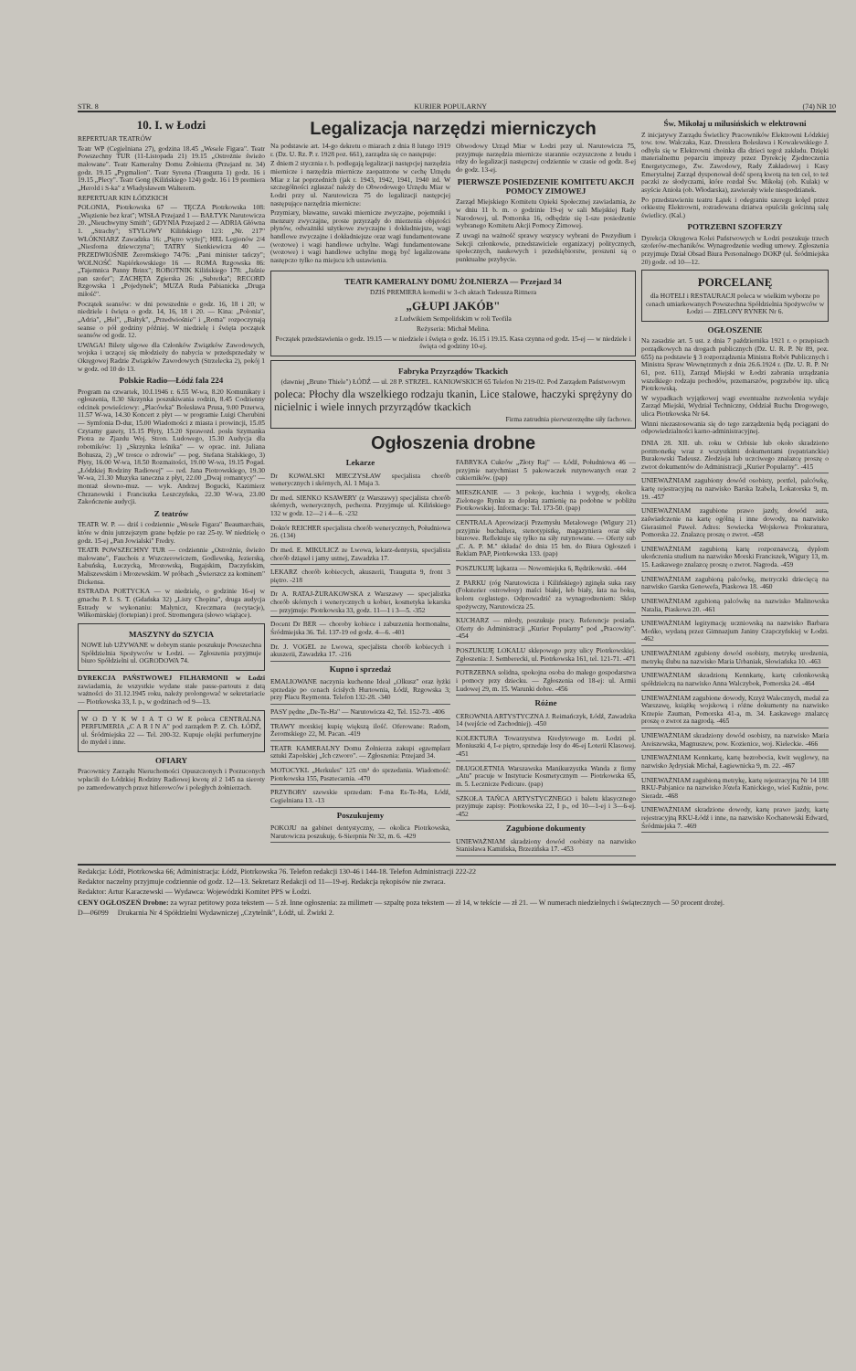STR. 8 KURIER POPULARNY (74) NR 10
10. I. w Łodzi
REPERTUAR TEATRÓW
Teatr WP (Cegielniana 27), godzina 18.45 „Wesele Figara". Teatr Powszechny TUR (11-Listopada 21) 19.15 „Ostrożnie świeżo malowane". Teatr Kameralny Domu Żołnierza (Przejazd nr. 34) godz. 19.15 „Pygmalion". Teatr Syrena (Traugutta 1) godz. 16 i 19.15 „Plecy". Teatr Gong (Kilińskiego 124) godz. 16 i 19 premiera „Herold i S-ka" z Władysławem Walterem.
REPERTUAR KIN ŁÓDZKICH
POLONIA, Piotrkowska 67 — TĘCZA Piotrkowska 108: „Więzienie bez krat"; WISŁA Przejazd 1 — BAŁTYK Narutowicza 20. „Nieuchwytny Smith"; GDYNIA Przejazd 2 — ADRIA Główna 1. „Strachy"; STYLOWY Kilińskiego 123: „Nr. 217" WŁÓKNIARZ Zawadzka 16: „Piętro wyżej"; HEL Legionów 2/4 „Niesforna dziewczyna"; TATRY Sienkiewicza 40 — PRZEDWIOŚNIE Żeromskiego 74/76: „Pani minister tańczy"; WOLNOŚĆ Napiórkowskiego 16 — ROMA Rzgowska 86: „Tajemnica Panny Brinx"; ROBOTNIK Kilińskiego 178: „Jaśnie pan szofer"; ZACHĘTA Zgierska 26: „Subretka"; RECORD Rzgowska 1 „Pojedynek"; MUZA Ruda Pabianicka „Druga miłość".
Początek seansów: w dni powszednie o godz. 16, 18 i 20; w niedziele i święta o godz. 14, 16, 18 i 20. — Kina: „Polonia", „Adria", „Hel", „Bałtyk", „Przedwiośnie" i „Roma" rozpoczynają seanse o pół godziny później. W niedzielę i święta początek seansów od godz. 12.
UWAGA! Bilety ulgowe dla Członków Związków Zawodowych, wojska i uczącej się młodzieży do nabycia w przedsprzedaży w Okręgowej Radzie Związków Zawodowych (Strzelecka 2), pokój 1 w godz. od 10 do 13.
Polskie Radio—Łódź fala 224
Program na czwartek, 10.I.1946 r. 6.55 W-wa, 8.20 Komunikaty i ogłoszenia, 8.30 Skrzynka poszukiwania rodzin, 8.45 Codzienny odcinek powieściowy: „Placówka" Bolesława Prusa, 9.00 Przerwa, 11.57 W-wa, 14.30 Koncert z płyt — w programie Luigi Cherubini — Symfonia D-dur, 15.00 Wiadomości z miasta i prowincji, 15.05 Czytamy gazety, 15.15 Płyty, 15.20 Sprawozd. posła Szymanka Piotra ze Zjazdu Woj. Stron. Ludowego, 15.30 Audycja dla robotników: 1) „Skrzynka leśnika" — w oprac. inż. Juliana Bohusza, 2) „W trosce o zdrowie" — pog. Stefana Stalskiego, 3) Płyty, 16.00 W-wa, 18.50 Rozmaitości, 19.00 W-wa, 19.15 Pogad. „Łódzkiej Rodziny Radiowej" — red. Jana Piotrowskiego, 19.30 W-wa, 21.30 Muzyka taneczna z płyt, 22.00 „Dwaj romantycy" — montaż słowno-muz. — wyk. Andrzej Bogucki, Kazimierz Chrzanowski i Franciszka Leszczyńska, 22.30 W-wa, 23.00 Zakończenie audycji.
Z teatrów
TEATR W. P. — dziś i codziennie „Wesele Figara" Beaumarchais, które w dniu jutrzejszym grane będzie po raz 25-ty. W niedzielę o godz. 15-ej „Pan Jowialski" Fredry.
TEATR POWSZECHNY TUR — codziennie „Ostrożnie, świeżo malowane", Fauchois z Wszczerowiczem, Godlewską, Jezierską, Łabuńską, Łuczycką, Mrozowską, Bugajskim, Daczyńskim, Maliszewskim i Mrozewskim. W próbach „Świerszcz za kominem" Dickensa.
ESTRADA POETYCKA — w niedzielę, o godzinie 16-ej w gmachu P. I. S. T. (Gdańska 32) „Listy Chopina", druga audycja Estrady w wykonaniu: Malynicz, Kreczmara (recytacje), Wiłkomirskiej (fortepian) i prof. Stromengera (słowo wiążące).
MASZYNY do SZYCIA
NOWE lub UŻYWANE w dobrym stanie poszukuje Powszechna Spółdzielnia Spożywców w Łodzi. — Zgłoszenia przyjmuje biuro Spółdzielni ul. OGRODOWA 74.
DYREKCJA PAŃSTWOWEJ FILHARMONII w Łodzi zawiadamia, że wszystkie wydane stałe passe-partouts z datą ważności do 31.12.1945 roku, należy prolongować w sekretariacie — Piotrkowska 33, I. p., w godzinach od 9—13.
W O D Y K W I A T O W E poleca CENTRALNA PERFUMERIA „C A R I N A" pod zarządem P. Z. Ch. ŁÓDŹ, ul. Śródmiejska 22 — Tel. 200-32. Kupuje olejki perfumeryjne do mydeł i inne.
OFIARY
Pracownicy Zarządu Nieruchomości Opuszczonych i Porzuconych wpłacili do Łódzkiej Rodziny Radiowej kwotę zł 2 145 na sieroty po zamordowanych przez hitlerowców i poległych żołnierzach.
Legalizacja narzędzi mierniczych
Na podstawie art. 14-go dekretu o miarach z dnia 8 lutego 1919 r. (Dz. U. Rz. P. r. 1928 poz. 661), zarządza się co następuje:
Z dniem 2 stycznia r. b. podlegają legalizacji następcjej narzędzia miernicze i narzędzia miernicze zaopatrzone w cechę Urzędu Miar z lat poprzednich (jak r. 1943, 1942, 1941, 1940 itd. W szczególności zgłaszać należy do Obwodowego Urzędu Miar w Łodzi przy ul. Narutowicza 75 do legalizacji następcjej następujące narzędzia miernicze:
Przymiary, bławatne, suwaki miernicze zwyczajne, pojemniki i menzury zwyczajne, proste przyrządy do mierzenia objętości płynów, odważniki użytkowe zwyczajne i dokładniejsze, wagi handlowe zwyczajne i dokładniejsze oraz wagi fundamentowane (wozowe) i wagi handlowe uchylne. Wagi fundamentowane (wozowe) i wagi handlowe uchylne mogą być legalizowane następczo tylko na miejscu ich ustawienia.
Obwodowy Urząd Miar w Łodzi przy ul. Narutowicza 75, przyjmuje narzędzia miernicze starannie oczyszczone z brudu i rdzy do legalizacji następczej codziennie w czasie od godz. 8-ej do godz. 13-ej.
PIERWSZE POSIEDZENIE KOMITETU AKCJI POMOCY ZIMOWEJ
Zarząd Miejskiego Komitetu Opieki Społecznej zawiadamia, że w dniu 11 b. m. o godzinie 19-ej w sali Miejskiej Rady Narodowej, ul. Pomorska 16, odbędzie się 1-sze posiedzenie wybranego Komitetu Akcji Pomocy Zimowej.
Z uwagi na ważność sprawy wszyscy wybrani do Prezydium i Sekcji członkowie, przedstawiciele organizacyj politycznych, społecznych, naukowych i przedsiębiorstw, proszeni są o punktualne przybycie.
TEATR KAMERALNY DOMU ŻOŁNIERZA — Przejazd 34
DZIŚ PREMIERA komedii w 3-ch aktach Tadeusza Rittnera
„GŁUPI JAKÓB"
z Ludwikiem Sempolińskim w roli Teofila
Reżyseria: Michał Melina.
Początek przedstawienia o godz. 19.15 — w niedziele i święta o godz. 16.15 i 19.15. Kasa czynna od godz. 15-ej — w niedziele i święta od godziny 10-ej.
Fabryka Przyrządów Tkackich
(dawniej „Bruno Thiele") ŁÓDŹ — ul. 28 P. STRZEL. KANIOWSKICH 65 Telefon Nr 219-02. Pod Zarządem Państwowym
poleca: Płochy dla wszelkiego rodzaju tkanin, Lice stalowe, haczyki sprężyny do nicielnic i wiele innych przyrządów tkackich
Firma zatrudnia pierwszorzędne siły fachowe.
Ogłoszenia drobne
Lekarze
Dr KOWALSKI MIECZYSŁAW specjalista chorób wenerycznych i skórnych, Al. 1 Maja 3.
Dr med. SIENKO KSAWERY (z Warszawy) specjalista chorób skórnych, wenerycznych, pecherza. Przyjmuje ul. Kilińskiego 132 w godz. 12—2 i 4—6. -232
Doktór REICHER specjalista chorób wenerycznych, Południowa 26. (134)
Dr med. E. MIKULICZ ze Lwowa, lekarz-dentysta, specjalista chorób dziąseł i jamy ustnej, Zawadzka 17.
LEKARZ chorób kobiecych, akuszerii, Traugutta 9, front 3 piętro. -218
Dr A. RATAJ-ŻURAKOWSKA z Warszawy — specjalistka chorób skórnych i wenerycznych u kobiet, kosmetyka lekarska — przyjmuje: Piotrkowska 33, godz. 11—1 i 3—5. -352
Docent Dr BER — choroby kobiece i zaburzenia hormonalne, Śródmiejska 36. Tel. 137-19 od godz. 4—6. -401
Dr. J. VOGEL ze Lwowa, specjalista chorób kobiecych i akuszerii, Zawadzka 17. -216
Kupno i sprzedaż
EMALIOWANE naczynia kuchenne Ideal „Olkusz" oraz łyżki sprzedaje po cenach ścisłych Hurtownia, Łódź, Rzgowska 3; przy Placu Reymonta. Telefon 132-28. -340
PASY pędne „De-Te-Ha" — Narutowicza 42, Tel. 152-73. -406
TRAWY morskiej kupię większą ilość. Oferowane: Radom, Żeromskiego 22, M. Pacan. -419
TEATR KAMERALNY Domu Żołnierza zakupi egzemplarz sztuki Zapolskiej „Ich czworo". — Zgłoszenia: Przejazd 34.
MOTOCYKL „Herkules" 125 cm³ do sprzedania. Wiadomość: Piotrkowska 155, Pasztecarnia. -470
PRZYBORY szewskie sprzedam: F-ma Es-Te-Ha, Łódź, Cegielniana 13. -13
Poszukujemy
POKOJU na gabinet dentystyczny, — okolica Piotrkowska, Narutowicza poszukuję. 6-Sierpnia Nr 32, m. 6. -429
FABRYKA Cukrów „Złoty Raj" — Łódź, Południowa 46 — przyjmie natychmiast 5 pakowaczek rutynowanych oraz 2 cukierników. (pap)
MIESZKANIE — 3 pokoje, kuchnia i wygody, okolica Zielonego Rynku za dopłatą zamienię na podobne w pobliżu Piotrkowskiej. Informacje: Tel. 173-50. (pap)
CENTRALA Aprowizacji Przemysłu Metalowego (Wigury 21) przyjmie buchaltera, stenotypistkę, magazyniera oraz siły biurowe. Reflektuje się tylko na siły rutynowane. — Oferty sub „C. A. P. M." składać do dnia 15 bm. do Biura Ogłoszeń i Reklam PAP, Piotrkowska 133. (pap)
POSZUKUJĘ lajkarza — Nowomiejska 6, Rędzikowski. -444
Z PARKU (róg Narutowicza i Kilińskiego) zginęła suka rasy (Foksterier ostrowłosy) maści białej, łeb biały, łata na boku, koloru ceglastego. Odprowadzić za wynagrodzeniem: Sklep spożywczy, Narutowicza 25.
KUCHARZ — młody, poszukuje pracy. Referencje posiada. Oferty do Administracji „Kurier Popularny" pod „Pracowity". -454
POSZUKUJĘ LOKALU sklepowego przy ulicy Piotrkowskiej. Zgłoszenia: J. Semberecki, ul. Piotrkowska 161, tel. 121-71. -471
POTRZEBNA solidna, spokojna osoba do małego gospodarstwa i pomocy przy dziecku. — Zgłoszenia od 18-ej: ul. Armii Ludowej 29, m. 15. Warunki dobre. -456
Różne
CEROWNIA ARTYSTYCZNA J. Reimańczyk, Łódź, Zawadzka 14 (wejście od Zachodniej). -450
KOLEKTURA Towarzystwa Kredytowego m. Łodzi pl. Moniuszki 4, I-e piętro, sprzedaje losy do 46-ej Loterii Klasowej. -451
DŁUGOLETNIA Warszawska Manikurzystka Wanda z firmy „Atu" pracuje w Instytucie Kosmetycznym — Piotrkowska 65, m. 5. Lecznicze Pedicure. (pap)
SZKOŁA TAŃCA ARTYSTYCZNEGO i baletu klasycznego przyjmuje zapisy: Piotrkowska 22, I p., od 10—1-ej i 3—6-ej. -452
Zagubione dokumenty
UNIEWAŻNIAM skradziony dowód osobisty na nazwisko Stanisława Kamińska, Brzezińska 17. -453
Św. Mikołaj u milusińskich w elektrowni
Z inicjatywy Zarządu Świetlicy Pracowników Elektrowni Łódzkiej tow. tow. Walczaka, Kaz. Dresslera Bolesława i Kowalewskiego J. odbyła się w Elektrowni choinka dla dzieci tegoż zakładu. Dzięki materialnemu poparciu imprezy przez Dyrekcję Zjednoczenia Energetycznego, Zw. Zawodowy, Rady Zakładowej i Kasy Emerytalnej Zarząd dysponował dość sporą kwotą na ten cel, to też paczki ze słodyczami, które rozdał Św. Mikołaj (ob. Kulak) w asyście Anioła (ob. Włodarska), zawierały wiele niespodzianek.
Po przedstawieniu teatru Łątek i odegraniu szeregu kolęd przez orkiestrę Elektrowni, rozradowana dziatwa opuściła gościnną salę świetlicy. (Kal.)
POTRZEBNI SZOFERZY
Dyrekcja Okręgowa Kolei Państwowych w Łodzi poszukuje trzech szoferów-mechaników. Wynagrodzenie według umowy. Zgłoszenia przyjmuje Dział Obsad Biura Personalnego DOKP (ul. Śródmiejska 20) godz. od 10—12.
PORCELANĘ
dla HOTELI i RESTAURACJI poleca w wielkim wyborze po cenach umiarkowanych Powszechna Spółdzielnia Spożywców w Łodzi — ZIELONY RYNEK Nr 6.
OGŁOSZENIE
Na zasadzie art. 5 ust. z dnia 7 października 1921 r. o przepisach porządkowych na drogach publicznych (Dz. U. R. P. Nr 89, poz. 655) na podstawie § 3 rozporządzenia Ministra Robót Publicznych i Ministra Spraw Wewnętrznych z dnia 26.6.1924 r. (Dz. U. R. P. Nr 61, poz. 611), Zarząd Miejski w Łodzi zabrania urządzania wszelkiego rodzaju pochodów, przemarszów, pogrzebów itp. ulicą Piotrkowską.
W wypadkach wyjątkowej wagi ewentualne zezwolenia wydaje Zarząd Miejski, Wydział Techniczny, Oddział Ruchu Drogowego, ulica Piotrkowska Nr 64.
Winni niezastosowania się do tego zarządzenia będą pociągani do odpowiedzialności karno-administracyjnej.
DNIA 28. XII. ub. roku w Orbisie lub około skradziono portmonetkę wraz z wszystkimi dokumentami (repatrianckie) Burakowski Tadeusz. Złodzieja lub uczciwego znalazcę proszę o zwrot dokumentów do Administracji „Kurier Popularny". -415
UNIEWAŻNIAM zagubiony dowód osobisty, portfel, palcówkę, kartę rejestracyjną na nazwisko Barska Izabela, Lokatorska 9, m. 19. -457
UNIEWAŻNIAM zagubione prawo jazdy, dowód auta, zaświadczenie na kartę ogólną i inne dowody, na nazwisko Gierasimol Paweł. Adres: Sowieckа Wojskowa Prokuratura, Pomorska 22. Znalazcę proszę o zwrot. -458
UNIEWAŻNIAM zagubioną kartę rozpoznawczą, dyplom ukończenia studium na nazwisko Morski Franciszek, Wigury 13, m. 15. Łaskawego znalazcę proszę o zwrot. Nagroda. -459
UNIEWAŻNIAM zagubioną palcówkę, metryczki dziecięcą na nazwisko Garska Genowefa, Piaskowa 18. -460
UNIEWAŻNIAM zgubioną palcówkę na nazwisko Malinowska Natalia, Piaskowa 20. -461
UNIEWAŻNIAM legitymację uczniowską na nazwisko Barbara Mońko, wydaną przez Gimnazjum Janiny Czapczyńskiej w Łodzi. -462
UNIEWAŻNIAM zgubiony dowód osobisty, metrykę urodzenia, metrykę ślubu na nazwisko Maria Urbaniak, Słowiańska 10. -463
UNIEWAŻNIAM skradzioną Kennkartę, kartę członkowską spółdzielczą na nazwisko Anna Walczybok, Pomorska 24. -464
UNIEWAŻNIAM zagubione dowody, Krzyż Walecznych, medal za Warszawę, książkę wojskową i różne dokumenty na nazwisko Krzepie Zauman, Pomorska 41-a, m. 34. Łaskawego znalazcę proszę o zwrot za nagrodą. -465
UNIEWAŻNIAM skradziony dowód osobisty, na nazwisko Maria Areiszewska, Magnuszew, pow. Kozienice, woj. Kieleckie. -466
UNIEWAŻNIAM Kennkartę, kartę bezrobocia, kwit węglowy, na nazwisko Jędrysiak Michał, Łagiewnicka 9, m. 22. -467
UNIEWAŻNIAM zagubioną metrykę, kartę rejestracyjną Nr 14 188 RKU-Pabjanice na nazwisko Józefa Kanickiego, wieś Kuźnie, pow. Sieradz. -468
UNIEWAŻNIAM skradzione dowody, kartę prawo jazdy, kartę rejestracyjną RKU-Łódź i inne, na nazwisko Kochanowski Edward, Śródmiejska 7. -469
Redakcja: Łódź, Piotrkowska 66; Administracja: Łódź, Piotrkowska 76. Telefon redakcji 130-46 i 144-18. Telefon Administracji 222-22
Redaktor naczelny przyjmuje codziennie od godz. 12—13. Sekretarz Redakcji od 11—19-ej. Redakcja rękopisów nie zwraca.
Redaktor: Artur Karaczewski — Wydawca: Wojewódzki Komitet PPS w Łodzi.
CENY OGŁOSZEŃ Drobne: za wyraz petitowy poza tekstem — 5 zł. Inne ogłoszenia: za milimetr — szpaltę poza tekstem — zł 14, w tekście — zł 21. — W numerach niedzielnych i świątecznych — 50 procent drożej.
D—06099 Drukarnia Nr 4 Spółdzielni Wydawniczej „Czytelnik", Łódź, ul. Żwirki 2.